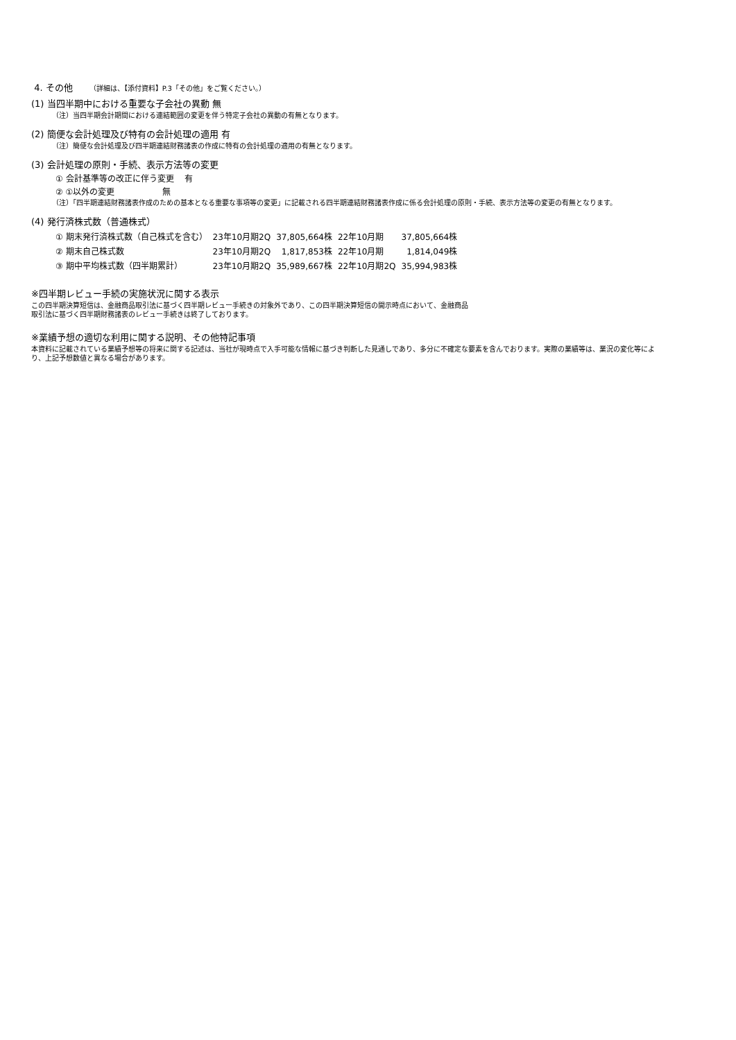4. その他 （詳細は、【添付資料】P.3「その他」をご覧ください。）
(1) 当四半期中における重要な子会社の異動 無
（注）当四半期会計期間における連結範囲の変更を伴う特定子会社の異動の有無となります。
(2) 簡便な会計処理及び特有の会計処理の適用 有
（注）簡便な会計処理及び四半期連結財務諸表の作成に特有の会計処理の適用の有無となります。
(3) 会計処理の原則・手続、表示方法等の変更
① 会計基準等の改正に伴う変更 有
② ①以外の変更 無
（注）「四半期連結財務諸表作成のための基本となる重要な事項等の変更」に記載される四半期連結財務諸表作成に係る会計処理の原則・手続、表示方法等の変更の有無となります。
(4) 発行済株式数（普通株式）
| ① 期末発行済株式数（自己株式を含む） | 23年10月期2Q | 37,805,664株 | 22年10月期 | 37,805,664株 |
| ② 期末自己株式数 | 23年10月期2Q | 1,817,853株 | 22年10月期 | 1,814,049株 |
| ③ 期中平均株式数（四半期累計） | 23年10月期2Q | 35,989,667株 | 22年10月期2Q | 35,994,983株 |
※四半期レビュー手続の実施状況に関する表示
この四半期決算短信は、金融商品取引法に基づく四半期レビュー手続きの対象外であり、この四半期決算短信の開示時点において、金融商品
取引法に基づく四半期財務諸表のレビュー手続きは終了しております。
※業績予想の適切な利用に関する説明、その他特記事項
本資料に記載されている業績予想等の将来に関する記述は、当社が現時点で入手可能な情報に基づき判断した見通しであり、多分に不確定な要素を含んでおります。実際の業績等は、業況の変化等により、上記予想数値と異なる場合があります。